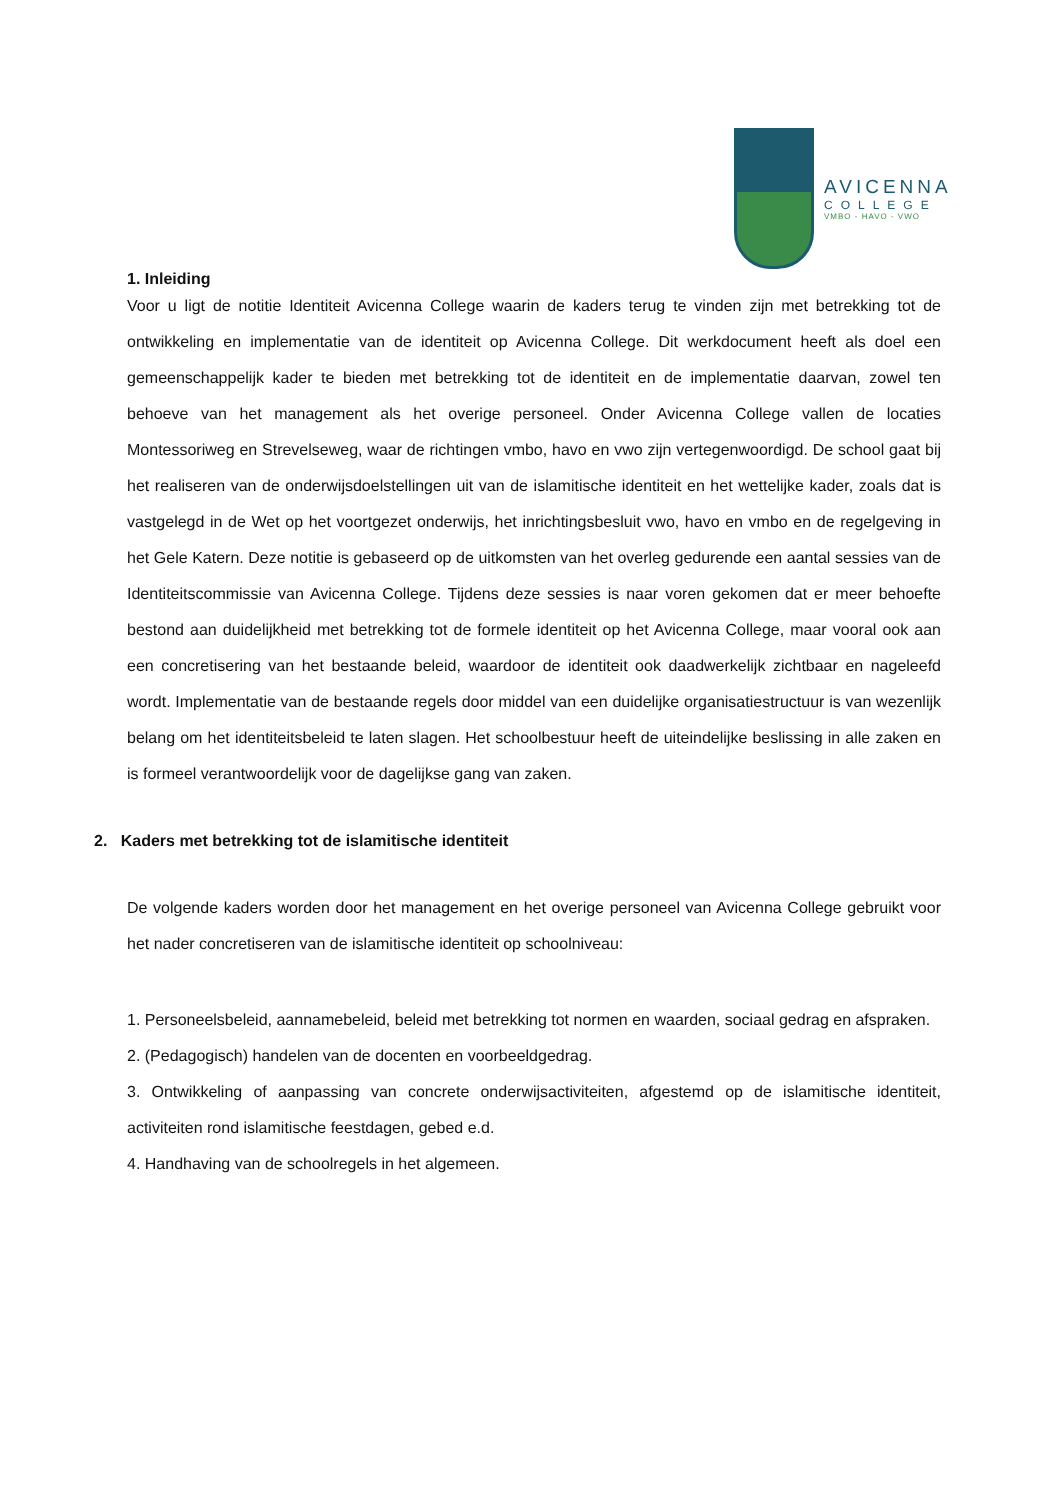AVICENNA
COLLEGE
VMBO - HAVO - VWO
1. Inleiding
Voor u ligt de notitie Identiteit Avicenna College waarin de kaders terug te vinden zijn met betrekking tot de ontwikkeling en implementatie van de identiteit op Avicenna College. Dit werkdocument heeft als doel een gemeenschappelijk kader te bieden met betrekking tot de identiteit en de implementatie daarvan, zowel ten behoeve van het management als het overige personeel. Onder Avicenna College vallen de locaties Montessoriweg en Strevelseweg, waar de richtingen vmbo, havo en vwo zijn vertegenwoordigd. De school gaat bij het realiseren van de onderwijsdoelstellingen uit van de islamitische identiteit en het wettelijke kader, zoals dat is vastgelegd in de Wet op het voortgezet onderwijs, het inrichtingsbesluit vwo, havo en vmbo en de regelgeving in het Gele Katern. Deze notitie is gebaseerd op de uitkomsten van het overleg gedurende een aantal sessies van de Identiteitscommissie van Avicenna College. Tijdens deze sessies is naar voren gekomen dat er meer behoefte bestond aan duidelijkheid met betrekking tot de formele identiteit op het Avicenna College, maar vooral ook aan een concretisering van het bestaande beleid, waardoor de identiteit ook daadwerkelijk zichtbaar en nageleefd wordt. Implementatie van de bestaande regels door middel van een duidelijke organisatiestructuur is van wezenlijk belang om het identiteitsbeleid te laten slagen. Het schoolbestuur heeft de uiteindelijke beslissing in alle zaken en is formeel verantwoordelijk voor de dagelijkse gang van zaken.
2. Kaders met betrekking tot de islamitische identiteit
De volgende kaders worden door het management en het overige personeel van Avicenna College gebruikt voor het nader concretiseren van de islamitische identiteit op schoolniveau:
1. Personeelsbeleid, aannamebeleid, beleid met betrekking tot normen en waarden, sociaal gedrag en afspraken.
2. (Pedagogisch) handelen van de docenten en voorbeeldgedrag.
3. Ontwikkeling of aanpassing van concrete onderwijsactiviteiten, afgestemd op de islamitische identiteit, activiteiten rond islamitische feestdagen, gebed e.d.
4. Handhaving van de schoolregels in het algemeen.